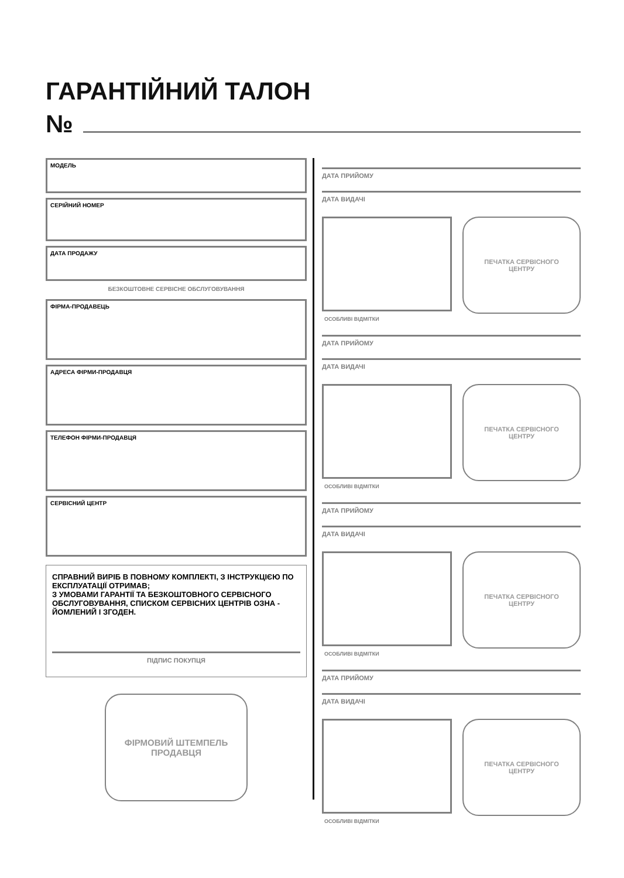ГАРАНТІЙНИЙ ТАЛОН
№
МОДЕЛЬ
СЕРІЙНИЙ НОМЕР
ДАТА ПРОДАЖУ
БЕЗКОШТОВНЕ СЕРВІСНЕ ОБСЛУГОВУВАННЯ
ФІРМА-ПРОДАВЕЦЬ
АДРЕСА ФІРМИ-ПРОДАВЦЯ
ТЕЛЕФОН ФІРМИ-ПРОДАВЦЯ
СЕРВІСНИЙ ЦЕНТР
СПРАВНИЙ ВИРІБ В ПОВНОМУ КОМПЛЕКТІ, З ІНСТРУКЦІЄЮ ПО ЕКСПЛУАТАЦІЇ ОТРИМАВ;
З УМОВАМИ ГАРАНТІЇ ТА БЕЗКОШТОВНОГО СЕРВІСНОГО ОБСЛУГОВУВАННЯ, СПИСКОМ СЕРВІСНИХ ЦЕНТРІВ ОЗНА - ЙОМЛЕНИЙ І ЗГОДЕН.
ПІДПИС ПОКУПЦЯ
ФІРМОВИЙ ШТЕМПЕЛЬ
ПРОДАВЦЯ
ДАТА ПРИЙОМУ
ДАТА ВИДАЧІ
ПЕЧАТКА СЕРВІСНОГО
ЦЕНТРУ
ОСОБЛИВІ ВІДМІТКИ
ДАТА ПРИЙОМУ
ДАТА ВИДАЧІ
ПЕЧАТКА СЕРВІСНОГО
ЦЕНТРУ
ОСОБЛИВІ ВІДМІТКИ
ДАТА ПРИЙОМУ
ДАТА ВИДАЧІ
ПЕЧАТКА СЕРВІСНОГО
ЦЕНТРУ
ОСОБЛИВІ ВІДМІТКИ
ДАТА ПРИЙОМУ
ДАТА ВИДАЧІ
ПЕЧАТКА СЕРВІСНОГО
ЦЕНТРУ
ОСОБЛИВІ ВІДМІТКИ